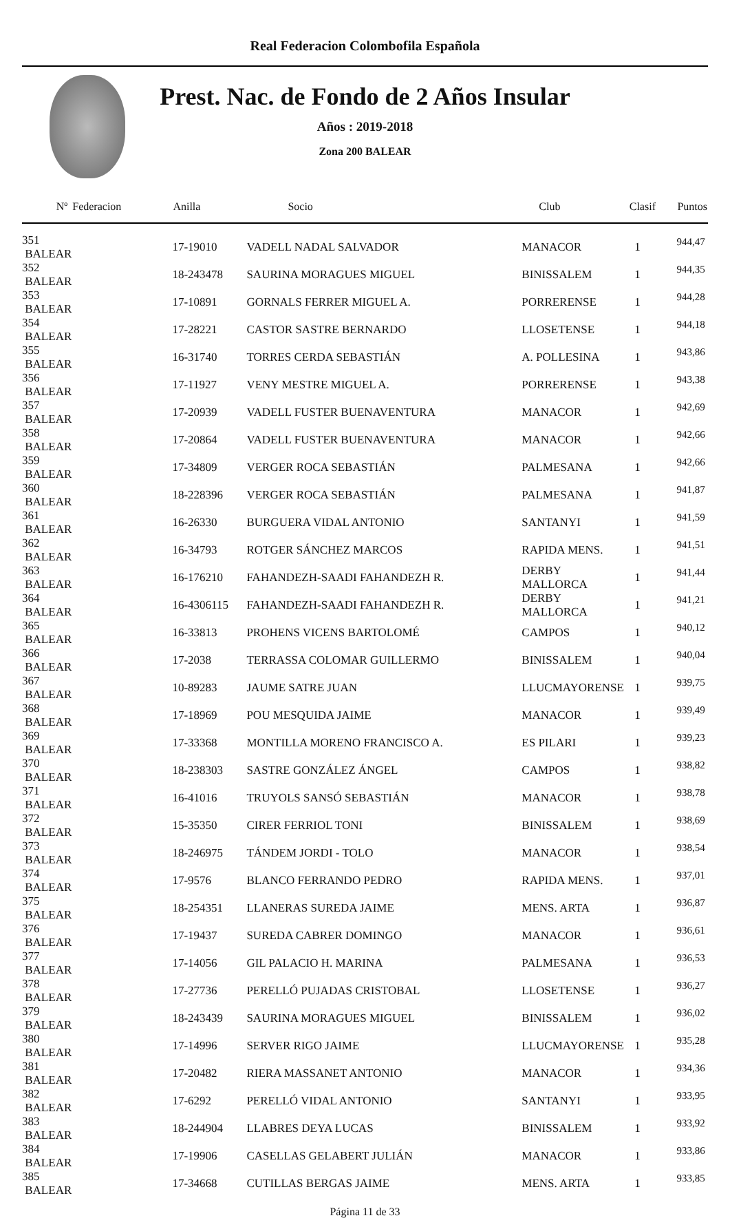Real Federacion Colombofila Española
Prest. Nac. de Fondo de 2 Años Insular
Años : 2019-2018
Zona 200 BALEAR
| Nº | Federacion | Anilla | Socio | Club | Clasif | Puntos |
| --- | --- | --- | --- | --- | --- | --- |
| 351 BALEAR | | 17-19010 | VADELL NADAL SALVADOR | MANACOR | 1 | 944,47 |
| 352 BALEAR | | 18-243478 | SAURINA MORAGUES MIGUEL | BINISSALEM | 1 | 944,35 |
| 353 BALEAR | | 17-10891 | GORNALS FERRER MIGUEL A. | PORRERENSE | 1 | 944,28 |
| 354 BALEAR | | 17-28221 | CASTOR SASTRE BERNARDO | LLOSETENSE | 1 | 944,18 |
| 355 BALEAR | | 16-31740 | TORRES CERDA SEBASTIÁN | A. POLLESINA | 1 | 943,86 |
| 356 BALEAR | | 17-11927 | VENY MESTRE MIGUEL A. | PORRERENSE | 1 | 943,38 |
| 357 BALEAR | | 17-20939 | VADELL FUSTER BUENAVENTURA | MANACOR | 1 | 942,69 |
| 358 BALEAR | | 17-20864 | VADELL FUSTER BUENAVENTURA | MANACOR | 1 | 942,66 |
| 359 BALEAR | | 17-34809 | VERGER ROCA SEBASTIÁN | PALMESANA | 1 | 942,66 |
| 360 BALEAR | | 18-228396 | VERGER ROCA SEBASTIÁN | PALMESANA | 1 | 941,87 |
| 361 BALEAR | | 16-26330 | BURGUERA VIDAL ANTONIO | SANTANYI | 1 | 941,59 |
| 362 BALEAR | | 16-34793 | ROTGER SÁNCHEZ MARCOS | RAPIDA MENS. | 1 | 941,51 |
| 363 BALEAR | | 16-176210 | FAHANDEZH-SAADI FAHANDEZH R. | DERBY MALLORCA | 1 | 941,44 |
| 364 BALEAR | | 16-4306115 | FAHANDEZH-SAADI FAHANDEZH R. | DERBY MALLORCA | 1 | 941,21 |
| 365 BALEAR | | 16-33813 | PROHENS VICENS BARTOLOMÉ | CAMPOS | 1 | 940,12 |
| 366 BALEAR | | 17-2038 | TERRASSA COLOMAR GUILLERMO | BINISSALEM | 1 | 940,04 |
| 367 BALEAR | | 10-89283 | JAUME SATRE JUAN | LLUCMAYORENSE | 1 | 939,75 |
| 368 BALEAR | | 17-18969 | POU MESQUIDA JAIME | MANACOR | 1 | 939,49 |
| 369 BALEAR | | 17-33368 | MONTILLA MORENO FRANCISCO A. | ES PILARI | 1 | 939,23 |
| 370 BALEAR | | 18-238303 | SASTRE GONZÁLEZ ÁNGEL | CAMPOS | 1 | 938,82 |
| 371 BALEAR | | 16-41016 | TRUYOLS SANSÓ SEBASTIÁN | MANACOR | 1 | 938,78 |
| 372 BALEAR | | 15-35350 | CIRER FERRIOL TONI | BINISSALEM | 1 | 938,69 |
| 373 BALEAR | | 18-246975 | TÁNDEM JORDI - TOLO | MANACOR | 1 | 938,54 |
| 374 BALEAR | | 17-9576 | BLANCO FERRANDO PEDRO | RAPIDA MENS. | 1 | 937,01 |
| 375 BALEAR | | 18-254351 | LLANERAS SUREDA JAIME | MENS. ARTA | 1 | 936,87 |
| 376 BALEAR | | 17-19437 | SUREDA CABRER DOMINGO | MANACOR | 1 | 936,61 |
| 377 BALEAR | | 17-14056 | GIL PALACIO H. MARINA | PALMESANA | 1 | 936,53 |
| 378 BALEAR | | 17-27736 | PERELLÓ PUJADAS CRISTOBAL | LLOSETENSE | 1 | 936,27 |
| 379 BALEAR | | 18-243439 | SAURINA MORAGUES MIGUEL | BINISSALEM | 1 | 936,02 |
| 380 BALEAR | | 17-14996 | SERVER RIGO JAIME | LLUCMAYORENSE | 1 | 935,28 |
| 381 BALEAR | | 17-20482 | RIERA MASSANET ANTONIO | MANACOR | 1 | 934,36 |
| 382 BALEAR | | 17-6292 | PERELLÓ VIDAL ANTONIO | SANTANYI | 1 | 933,95 |
| 383 BALEAR | | 18-244904 | LLABRES DEYA LUCAS | BINISSALEM | 1 | 933,92 |
| 384 BALEAR | | 17-19906 | CASELLAS GELABERT JULIÁN | MANACOR | 1 | 933,86 |
| 385 BALEAR | | 17-34668 | CUTILLAS BERGAS JAIME | MENS. ARTA | 1 | 933,85 |
Página 11 de 33